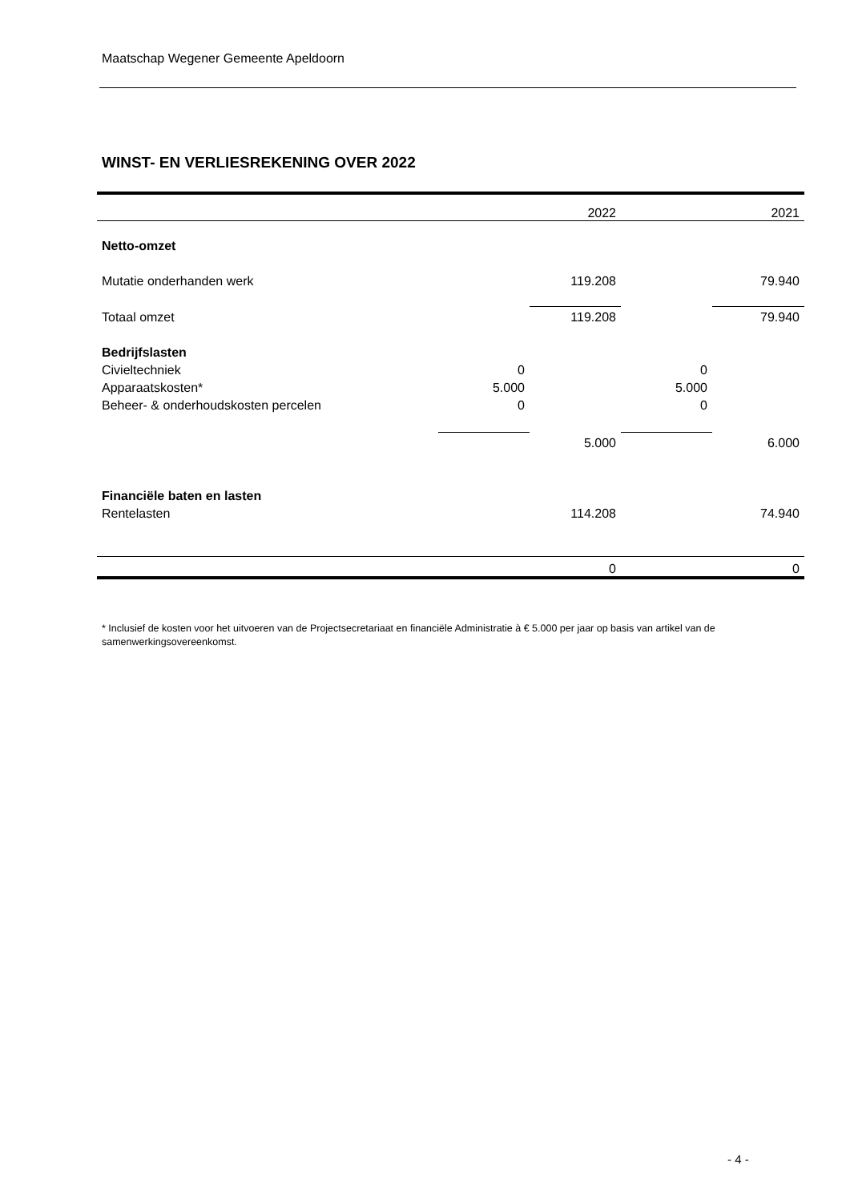Maatschap Wegener Gemeente Apeldoorn
WINST- EN VERLIESREKENING OVER 2022
| | | 2022 | | 2021 |
| Netto-omzet | | | | |
| Mutatie onderhanden werk | | 119.208 | | 79.940 |
| Totaal omzet | | 119.208 | | 79.940 |
| Bedrijfslasten | | | | |
| Civieltechniek | 0 | | 0 | |
| Apparaatskosten* | 5.000 | | 5.000 | |
| Beheer- & onderhoudskosten percelen | 0 | | 0 | |
| | | 5.000 | | 6.000 |
| Financiële baten en lasten | | | | |
| Rentelasten | | 114.208 | | 74.940 |
| | | 0 | | 0 |
* Inclusief de kosten voor het uitvoeren van de Projectsecretariaat en financiële Administratie à € 5.000 per jaar op basis van artikel van de samenwerkingsovereenkomst.
- 4 -